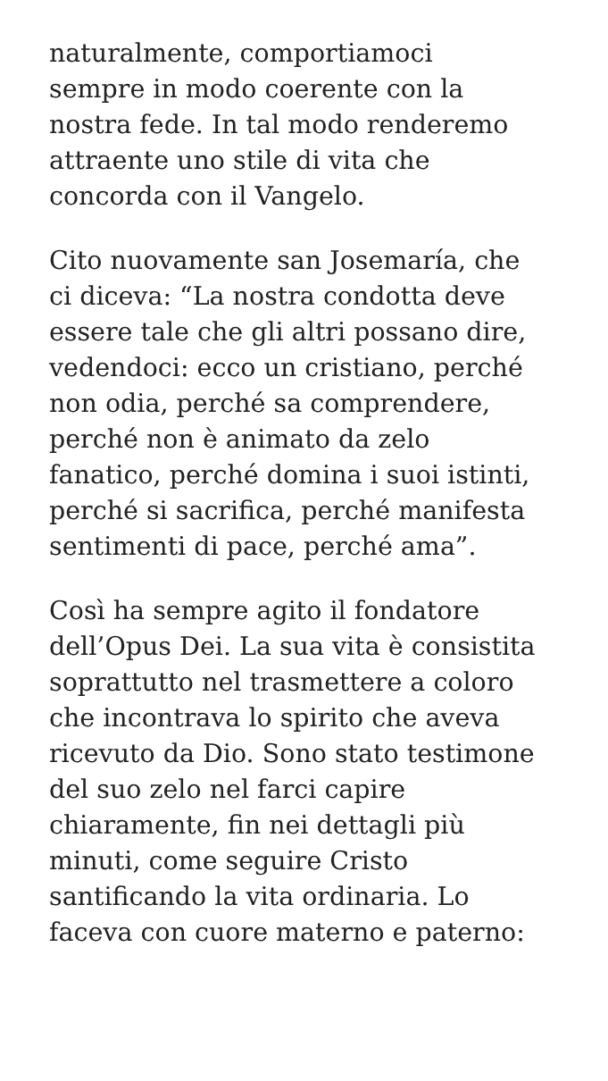naturalmente, comportiamoci
sempre in modo coerente con la
nostra fede. In tal modo renderemo
attraente uno stile di vita che
concorda con il Vangelo.
Cito nuovamente san Josemaría, che
ci diceva: “La nostra condotta deve
essere tale che gli altri possano dire,
vedendoci: ecco un cristiano, perché
non odia, perché sa comprendere,
perché non è animato da zelo
fanatico, perché domina i suoi istinti,
perché si sacrifica, perché manifesta
sentimenti di pace, perché ama”.
Così ha sempre agito il fondatore
dell’Opus Dei. La sua vita è consistita
soprattutto nel trasmettere a coloro
che incontrava lo spirito che aveva
ricevuto da Dio. Sono stato testimone
del suo zelo nel farci capire
chiaramente, fin nei dettagli più
minuti, come seguire Cristo
santificando la vita ordinaria. Lo
faceva con cuore materno e paterno: